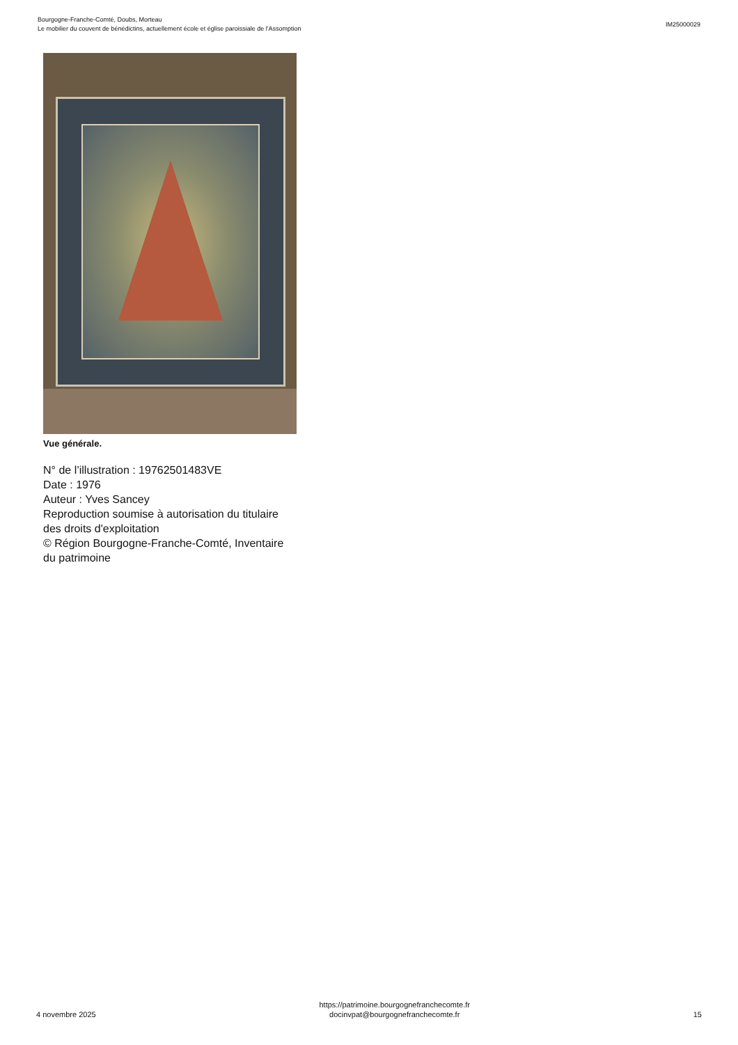Bourgogne-Franche-Comté, Doubs, Morteau
Le mobilier du couvent de bénédictins, actuellement école et église paroissiale de l'Assomption
IM25000029
Vue générale.
N° de l’illustration : 19762501483VE
Date : 1976
Auteur : Yves Sancey
Reproduction soumise à autorisation du titulaire des droits d'exploitation
© Région Bourgogne-Franche-Comté, Inventaire du patrimoine
4 novembre 2025
https://patrimoine.bourgognefranchecomte.fr
docinvpat@bourgognefranchecomte.fr
15